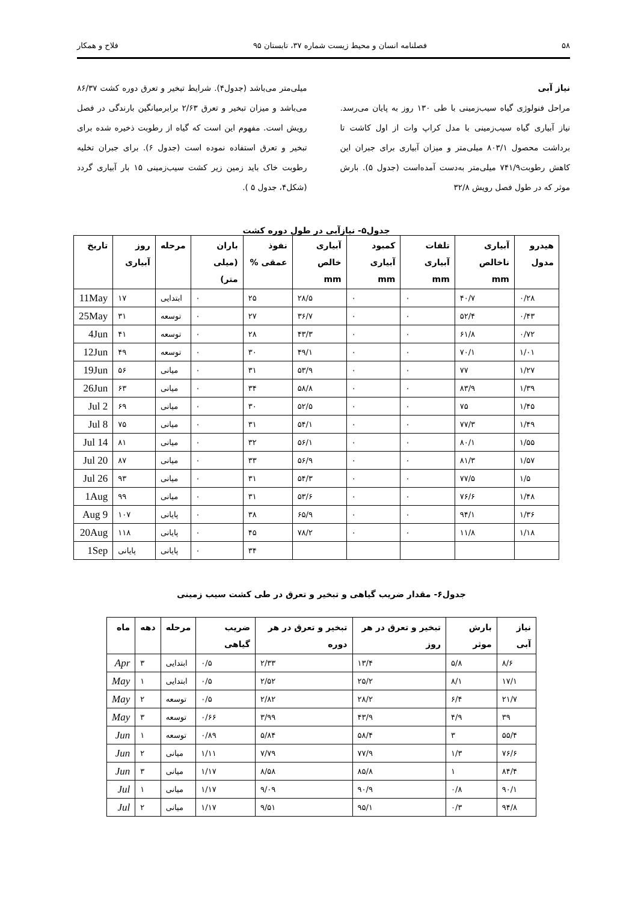۵۸ فصلنامه انسان و محیط زیست شماره ۳۷، تابستان ۹۵ فلاح و همکار
نیاز آبی
مراحل فنولوژی گیاه سیب‌زمینی با طی ۱۳۰ روز به پایان می‌رسد. نیاز آبیاری گیاه سیب‌زمینی با مدل کراپ وات از اول کاشت تا برداشت محصول ۸۰۳/۱ میلی‌متر و میزان آبیاری برای جبران این کاهش رطوبت۷۴۱/۹ میلی‌متر به‌دست آمده‌است (جدول ۵). بارش موثر که در طول فصل رویش ۳۲/۸
میلی‌متر می‌باشد (جدول۴). شرایط تبخیر و تعرق دوره کشت ۸۶/۳۷ می‌باشد و میزان تبخیر و تعرق ۲/۶۳ برابرمیانگین بارندگی در فصل رویش است. مفهوم این است که گیاه از رطوبت ذخیره شده برای تبخیر و تعرق استفاده نموده است (جدول ۶). برای جبران تخلیه رطوبت خاک باید زمین زیر کشت سیب‌زمینی ۱۵ بار آبیاری گردد (شکل۴، جدول ۵ ).
جدول۵- نیازآبی در طول دوره کشت
| هیدرو مدول | آبیاری ناخالص mm | تلفات آبیاری mm | کمبود آبیاری mm | آبیاری خالص mm | نفوذ عمقی % | باران (میلی متر) | مرحله | روز آبیاری | تاریخ |
| --- | --- | --- | --- | --- | --- | --- | --- | --- | --- |
| ۰/۲۸ | ۴۰/۷ | ۰ | ۰ | ۲۸/۵ | ۲۵ | ۰ | ابتدایی | ۱۷ | 11May |
| ۰/۴۳ | ۵۲/۴ | ۰ | ۰ | ۳۶/۷ | ۲۷ | ۰ | توسعه | ۳۱ | 25May |
| ۰/۷۲ | ۶۱/۸ | ۰ | ۰ | ۴۳/۳ | ۲۸ | ۰ | توسعه | ۴۱ | 4Jun |
| ۱/۰۱ | ۷۰/۱ | ۰ | ۰ | ۴۹/۱ | ۳۰ | ۰ | توسعه | ۴۹ | 12Jun |
| ۱/۲۷ | ۷۷ | ۰ | ۰ | ۵۳/۹ | ۳۱ | ۰ | میانی | ۵۶ | 19Jun |
| ۱/۳۹ | ۸۳/۹ | ۰ | ۰ | ۵۸/۸ | ۳۴ | ۰ | میانی | ۶۳ | 26Jun |
| ۱/۴۵ | ۷۵ | ۰ | ۰ | ۵۲/۵ | ۳۰ | ۰ | میانی | ۶۹ | 2 Jul |
| ۱/۴۹ | ۷۷/۳ | ۰ | ۰ | ۵۴/۱ | ۳۱ | ۰ | میانی | ۷۵ | 8 Jul |
| ۱/۵۵ | ۸۰/۱ | ۰ | ۰ | ۵۶/۱ | ۳۲ | ۰ | میانی | ۸۱ | 14 Jul |
| ۱/۵۷ | ۸۱/۳ | ۰ | ۰ | ۵۶/۹ | ۳۳ | ۰ | میانی | ۸۷ | 20 Jul |
| ۱/۵ | ۷۷/۵ | ۰ | ۰ | ۵۴/۳ | ۳۱ | ۰ | میانی | ۹۳ | 26 Jul |
| ۱/۴۸ | ۷۶/۶ | ۰ | ۰ | ۵۳/۶ | ۳۱ | ۰ | میانی | ۹۹ | 1Aug |
| ۱/۳۶ | ۹۴/۱ | ۰ | ۰ | ۶۵/۹ | ۳۸ | ۰ | پایانی | ۱۰۷ | 9 Aug |
| ۱/۱۸ | ۱۱/۸ | ۰ | ۰ | ۷۸/۲ | ۴۵ | ۰ | پایانی | ۱۱۸ | 20Aug |
| | | | | | ۳۴ | ۰ | پایانی | پایانی | 1Sep |
جدول۶- مقدار ضریب گیاهی و تبخیر و تعرق در طی کشت سیب زمینی
| نیاز آبی | بارش موثر | تبخیر و تعرق در هر روز | تبخیر و تعرق در هر دوره | ضریب گیاهی | مرحله | دهه | ماه |
| --- | --- | --- | --- | --- | --- | --- | --- |
| ۸/۶ | ۵/۸ | ۱۳/۴ | ۲/۳۳ | ۰/۵ | ابتدایی | ۳ | Apr |
| ۱۷/۱ | ۸/۱ | ۲۵/۲ | ۲/۵۲ | ۰/۵ | ابتدایی | ۱ | May |
| ۲۱/۷ | ۶/۴ | ۲۸/۲ | ۲/۸۲ | ۰/۵ | توسعه | ۲ | May |
| ۳۹ | ۴/۹ | ۴۳/۹ | ۳/۹۹ | ۰/۶۶ | توسعه | ۳ | May |
| ۵۵/۴ | ۳ | ۵۸/۴ | ۵/۸۴ | ۰/۸۹ | توسعه | ۱ | Jun |
| ۷۶/۶ | ۱/۳ | ۷۷/۹ | ۷/۷۹ | ۱/۱۱ | میانی | ۲ | Jun |
| ۸۴/۴ | ۱ | ۸۵/۸ | ۸/۵۸ | ۱/۱۷ | میانی | ۳ | Jun |
| ۹۰/۱ | ۰/۸ | ۹۰/۹ | ۹/۰۹ | ۱/۱۷ | میانی | ۱ | Jul |
| ۹۴/۸ | ۰/۳ | ۹۵/۱ | ۹/۵۱ | ۱/۱۷ | میانی | ۲ | Jul |